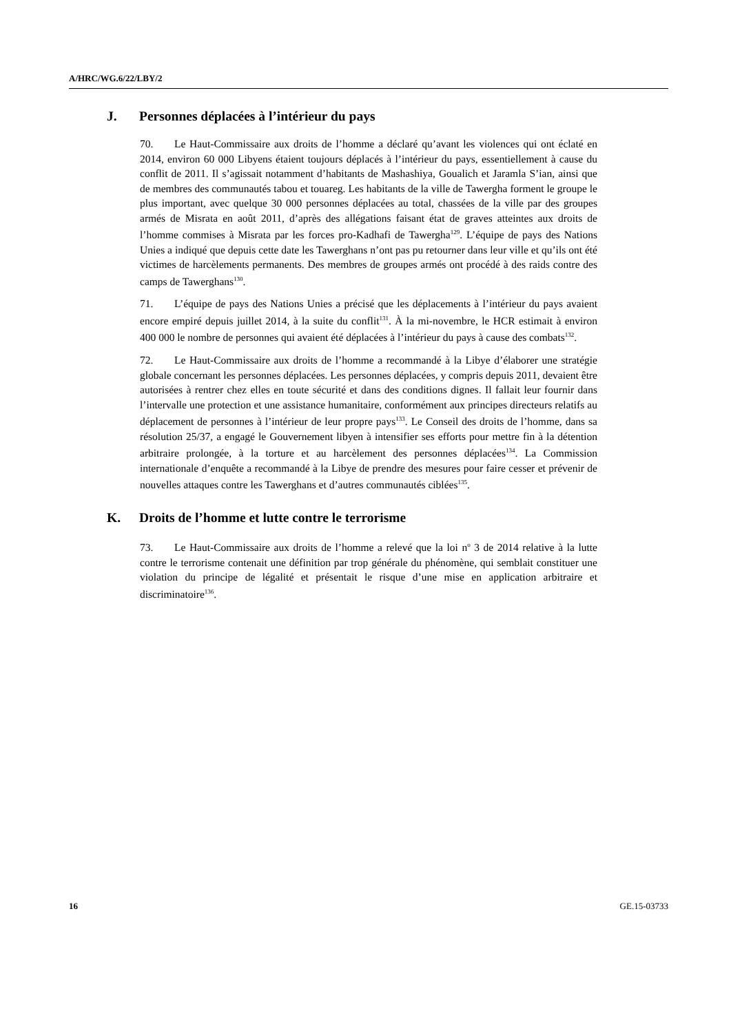A/HRC/WG.6/22/LBY/2
J. Personnes déplacées à l’intérieur du pays
70. Le Haut-Commissaire aux droits de l’homme a déclaré qu’avant les violences qui ont éclaté en 2014, environ 60 000 Libyens étaient toujours déplacés à l’intérieur du pays, essentiellement à cause du conflit de 2011. Il s’agissait notamment d’habitants de Mashashiya, Goualich et Jaramla S’ian, ainsi que de membres des communautés tabou et touareg. Les habitants de la ville de Tawergha forment le groupe le plus important, avec quelque 30 000 personnes déplacées au total, chassées de la ville par des groupes armés de Misrata en août 2011, d’après des allégations faisant état de graves atteintes aux droits de l’homme commises à Misrata par les forces pro-Kadhafi de Tawergha<sup>129</sup>. L’équipe de pays des Nations Unies a indiqué que depuis cette date les Tawerghans n’ont pas pu retourner dans leur ville et qu’ils ont été victimes de harcèlements permanents. Des membres de groupes armés ont procédé à des raids contre des camps de Tawerghans<sup>130</sup>.
71. L’équipe de pays des Nations Unies a précisé que les déplacements à l’intérieur du pays avaient encore empiré depuis juillet 2014, à la suite du conflit<sup>131</sup>. À la mi-novembre, le HCR estimait à environ 400 000 le nombre de personnes qui avaient été déplacées à l’intérieur du pays à cause des combats<sup>132</sup>.
72. Le Haut-Commissaire aux droits de l’homme a recommandé à la Libye d’élaborer une stratégie globale concernant les personnes déplacées. Les personnes déplacées, y compris depuis 2011, devaient être autorisées à rentrer chez elles en toute sécurité et dans des conditions dignes. Il fallait leur fournir dans l’intervalle une protection et une assistance humanitaire, conformément aux principes directeurs relatifs au déplacement de personnes à l’intérieur de leur propre pays<sup>133</sup>. Le Conseil des droits de l’homme, dans sa résolution 25/37, a engagé le Gouvernement libyen à intensifier ses efforts pour mettre fin à la détention arbitraire prolongée, à la torture et au harcèlement des personnes déplacées<sup>134</sup>. La Commission internationale d’enquête a recommandé à la Libye de prendre des mesures pour faire cesser et prévenir de nouvelles attaques contre les Tawerghans et d’autres communautés ciblées<sup>135</sup>.
K. Droits de l’homme et lutte contre le terrorisme
73. Le Haut-Commissaire aux droits de l’homme a relevé que la loi n<sup>o</sup> 3 de 2014 relative à la lutte contre le terrorisme contenait une définition par trop générale du phénomène, qui semblait constituer une violation du principe de légalité et présentait le risque d’une mise en application arbitraire et discriminatoire<sup>136</sup>.
16 GE.15-03733